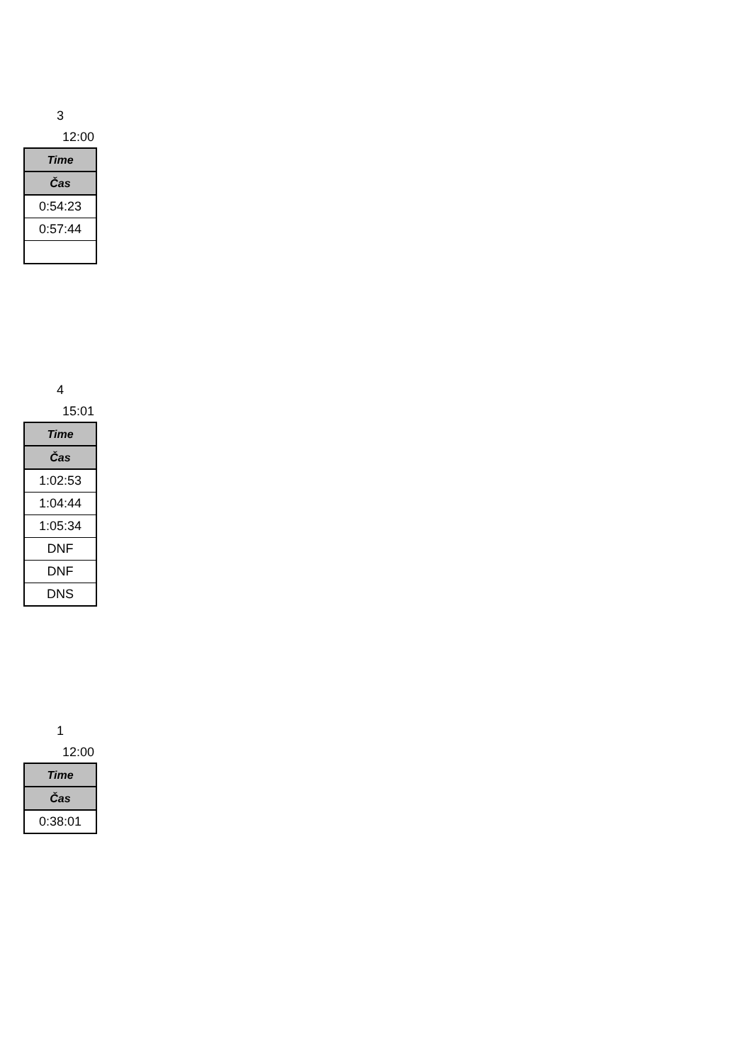3
12:00
| Time |
| --- |
| Čas |
| 0:54:23 |
| 0:57:44 |
4
15:01
| Time |
| --- |
| Čas |
| 1:02:53 |
| 1:04:44 |
| 1:05:34 |
| DNF |
| DNF |
| DNS |
1
12:00
| Time |
| --- |
| Čas |
| 0:38:01 |